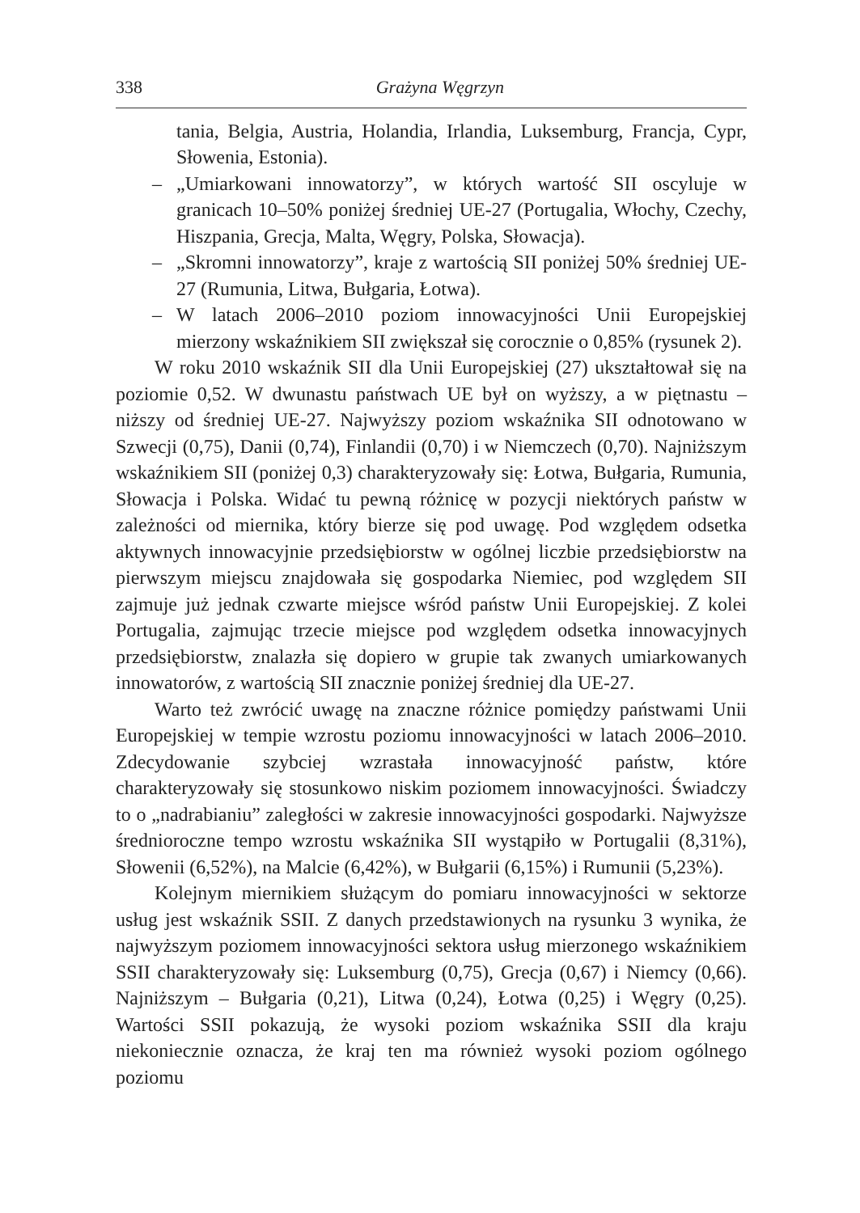338 Grażyna Węgrzyn
tania, Belgia, Austria, Holandia, Irlandia, Luksemburg, Francja, Cypr, Słowenia, Estonia).
– „Umiarkowani innowatorzy”, w których wartość SII oscyluje w granicach 10–50% poniżej średniej UE-27 (Portugalia, Włochy, Czechy, Hiszpania, Grecja, Malta, Węgry, Polska, Słowacja).
– „Skromni innowatorzy”, kraje z wartością SII poniżej 50% średniej UE-27 (Rumunia, Litwa, Bułgaria, Łotwa).
– W latach 2006–2010 poziom innowacyjności Unii Europejskiej mierzony wskaźnikiem SII zwiększał się corocznie o 0,85% (rysunek 2).
W roku 2010 wskaźnik SII dla Unii Europejskiej (27) ukształtował się na poziomie 0,52. W dwunastu państwach UE był on wyższy, a w piętnastu – niższy od średniej UE-27. Najwyższy poziom wskaźnika SII odnotowano w Szwecji (0,75), Danii (0,74), Finlandii (0,70) i w Niemczech (0,70). Najniższym wskaźnikiem SII (poniżej 0,3) charakteryzowały się: Łotwa, Bułgaria, Rumunia, Słowacja i Polska. Widać tu pewną różnicę w pozycji niektórych państw w zależności od miernika, który bierze się pod uwagę. Pod względem odsetka aktywnych innowacyjnie przedsiębiorstw w ogólnej liczbie przedsiębiorstw na pierwszym miejscu znajdowała się gospodarka Niemiec, pod względem SII zajmuje już jednak czwarte miejsce wśród państw Unii Europejskiej. Z kolei Portugalia, zajmując trzecie miejsce pod względem odsetka innowacyjnych przedsiębiorstw, znalazła się dopiero w grupie tak zwanych umiarkowanych innowatorów, z wartością SII znacznie poniżej średniej dla UE-27.
Warto też zwrócić uwagę na znaczne różnice pomiędzy państwami Unii Europejskiej w tempie wzrostu poziomu innowacyjności w latach 2006–2010. Zdecydowanie szybciej wzrastała innowacyjność państw, które charakteryzowały się stosunkowo niskim poziomem innowacyjności. Świadczy to o „nadrabianiu” zaległości w zakresie innowacyjności gospodarki. Najwyższe średnioroczne tempo wzrostu wskaźnika SII wystąpiło w Portugalii (8,31%), Słowenii (6,52%), na Malcie (6,42%), w Bułgarii (6,15%) i Rumunii (5,23%).
Kolejnym miernikiem służącym do pomiaru innowacyjności w sektorze usług jest wskaźnik SSII. Z danych przedstawionych na rysunku 3 wynika, że najwyższym poziomem innowacyjności sektora usług mierzonego wskaźnikiem SSII charakteryzowały się: Luksemburg (0,75), Grecja (0,67) i Niemcy (0,66). Najniższym – Bułgaria (0,21), Litwa (0,24), Łotwa (0,25) i Węgry (0,25). Wartości SSII pokazują, że wysoki poziom wskaźnika SSII dla kraju niekoniecznie oznacza, że kraj ten ma również wysoki poziom ogólnego poziomu